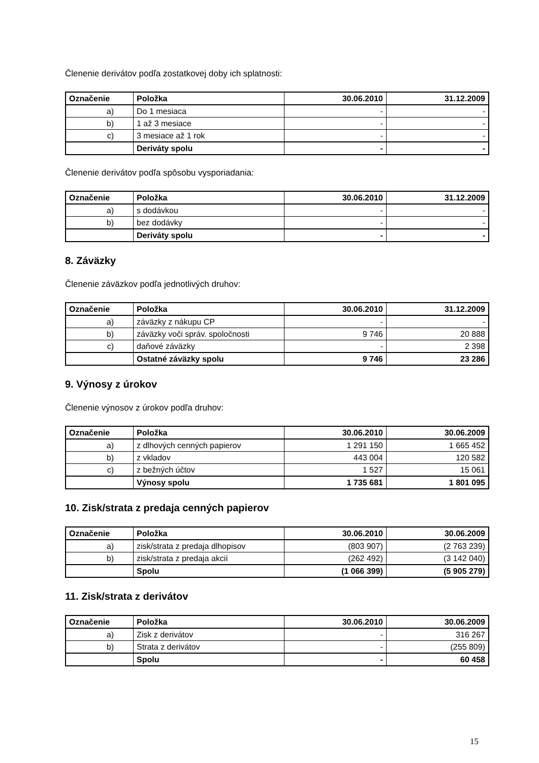Členenie derivátov podľa zostatkovej doby ich splatnosti:
| Označenie | Položka | 30.06.2010 | 31.12.2009 |
| --- | --- | --- | --- |
| a) | Do 1 mesiaca | - | - |
| b) | 1 až 3 mesiace | - | - |
| c) | 3 mesiace až 1 rok | - | - |
| | Deriváty spolu | - | - |
Členenie derivátov podľa spôsobu vysporiadania:
| Označenie | Položka | 30.06.2010 | 31.12.2009 |
| --- | --- | --- | --- |
| a) | s dodávkou | - | - |
| b) | bez dodávky | - | - |
| | Deriváty spolu | - | - |
8. Záväzky
Členenie záväzkov podľa jednotlivých druhov:
| Označenie | Položka | 30.06.2010 | 31.12.2009 |
| --- | --- | --- | --- |
| a) | záväzky z nákupu CP | - | - |
| b) | záväzky voči správ. spoločnosti | 9 746 | 20 888 |
| c) | daňové záväzky | - | 2 398 |
| | Ostatné záväzky spolu | 9 746 | 23 286 |
9. Výnosy z úrokov
Členenie výnosov z úrokov podľa druhov:
| Označenie | Položka | 30.06.2010 | 30.06.2009 |
| --- | --- | --- | --- |
| a) | z dlhových cenných papierov | 1 291 150 | 1 665 452 |
| b) | z vkladov | 443 004 | 120 582 |
| c) | z bežných účtov | 1 527 | 15 061 |
| | Výnosy spolu | 1 735 681 | 1 801 095 |
10. Zisk/strata z predaja cenných papierov
| Označenie | Položka | 30.06.2010 | 30.06.2009 |
| --- | --- | --- | --- |
| a) | zisk/strata z predaja dlhopisov | (803 907) | (2 763 239) |
| b) | zisk/strata z predaja akcií | (262 492) | (3 142 040) |
| | Spolu | (1 066 399) | (5 905 279) |
11. Zisk/strata z derivátov
| Označenie | Položka | 30.06.2010 | 30.06.2009 |
| --- | --- | --- | --- |
| a) | Zisk z derivátov | - | 316 267 |
| b) | Strata z derivátov | - | (255 809) |
| | Spolu | - | 60 458 |
15